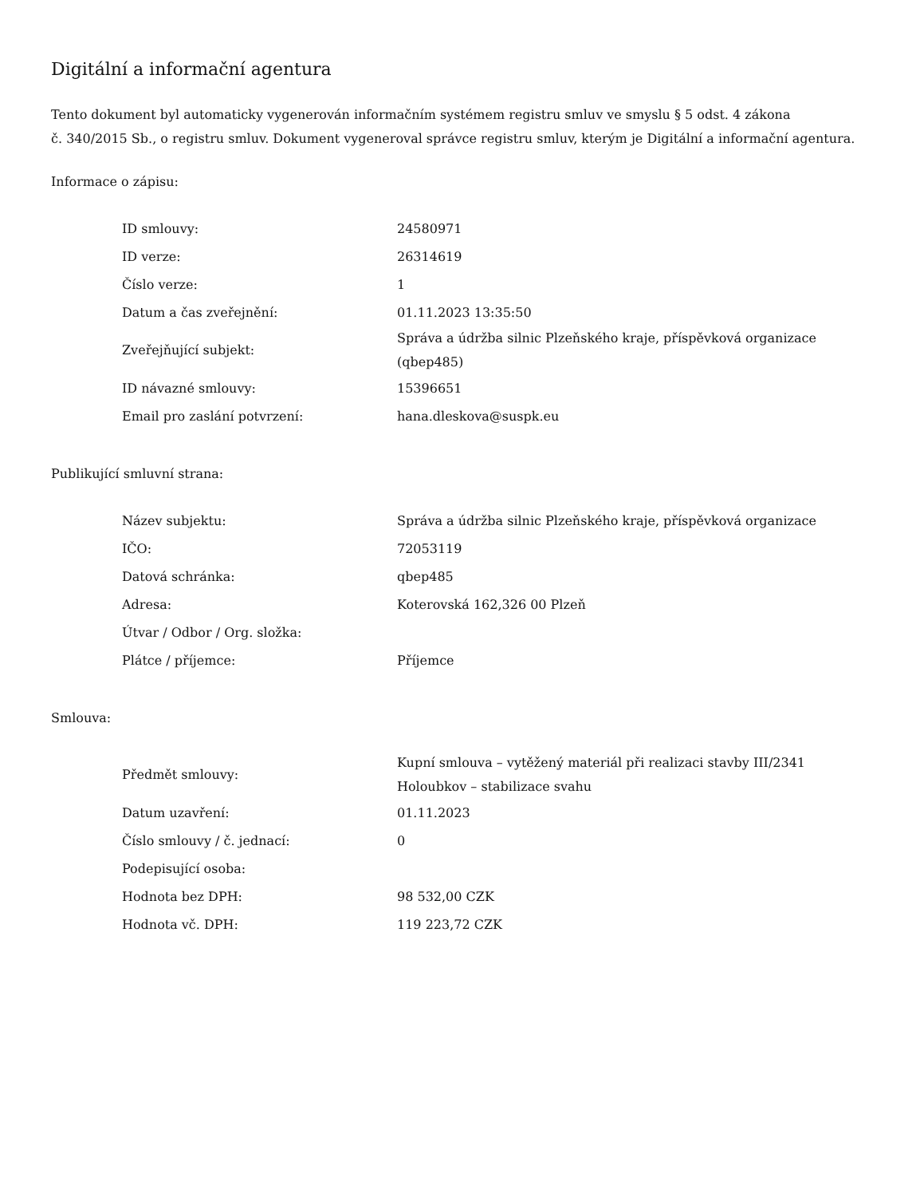Digitální a informační agentura
Tento dokument byl automaticky vygenerován informačním systémem registru smluv ve smyslu § 5 odst. 4 zákona
č. 340/2015 Sb., o registru smluv. Dokument vygeneroval správce registru smluv, kterým je Digitální a informační agentura.
Informace o zápisu:
| ID smlouvy: | 24580971 |
| ID verze: | 26314619 |
| Číslo verze: | 1 |
| Datum a čas zveřejnění: | 01.11.2023 13:35:50 |
| Zveřejňující subjekt: | Správa a údržba silnic Plzeňského kraje, příspěvková organizace (qbep485) |
| ID návazné smlouvy: | 15396651 |
| Email pro zaslání potvrzení: | hana.dleskova@suspk.eu |
Publikující smluvní strana:
| Název subjektu: | Správa a údržba silnic Plzeňského kraje, příspěvková organizace |
| IČO: | 72053119 |
| Datová schránka: | qbep485 |
| Adresa: | Koterovská 162,326 00 Plzeň |
| Útvar / Odbor / Org. složka: | |
| Plátce / příjemce: | Příjemce |
Smlouva:
| Předmět smlouvy: | Kupní smlouva – vytěžený materiál při realizaci stavby III/2341 Holoubkov – stabilizace svahu |
| Datum uzavření: | 01.11.2023 |
| Číslo smlouvy / č. jednací: | 0 |
| Podepisující osoba: | |
| Hodnota bez DPH: | 98 532,00 CZK |
| Hodnota vč. DPH: | 119 223,72 CZK |